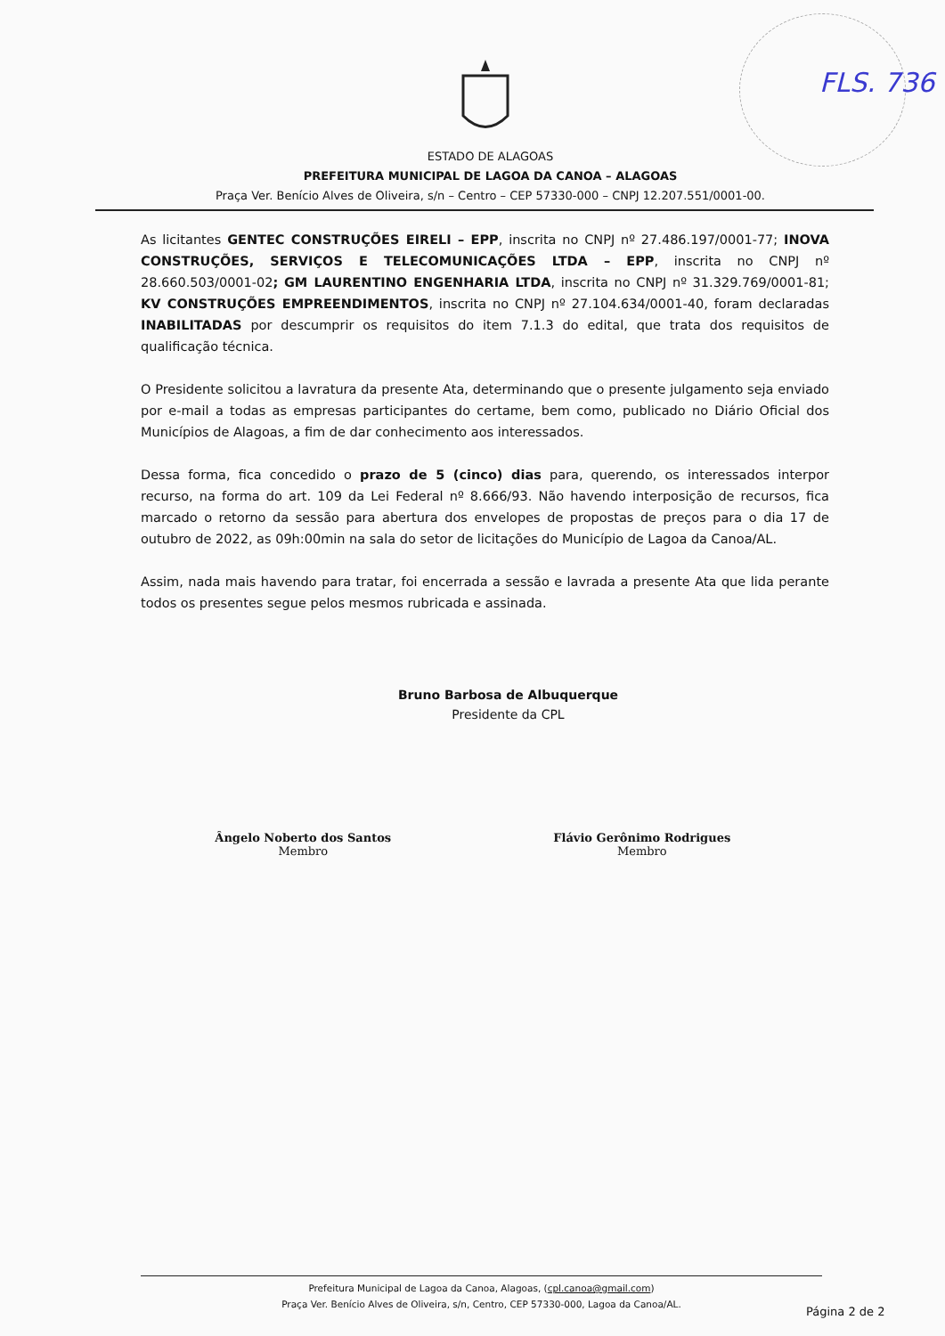FLS. 736
ESTADO DE ALAGOAS
PREFEITURA MUNICIPAL DE LAGOA DA CANOA – ALAGOAS
Praça Ver. Benício Alves de Oliveira, s/n – Centro – CEP 57330-000 – CNPJ 12.207.551/0001-00.
As licitantes GENTEC CONSTRUÇÕES EIRELI – EPP, inscrita no CNPJ nº 27.486.197/0001-77; INOVA CONSTRUÇÕES, SERVIÇOS E TELECOMUNICAÇÕES LTDA – EPP, inscrita no CNPJ nº 28.660.503/0001-02; GM LAURENTINO ENGENHARIA LTDA, inscrita no CNPJ nº 31.329.769/0001-81; KV CONSTRUÇÕES EMPREENDIMENTOS, inscrita no CNPJ nº 27.104.634/0001-40, foram declaradas INABILITADAS por descumprir os requisitos do item 7.1.3 do edital, que trata dos requisitos de qualificação técnica.
O Presidente solicitou a lavratura da presente Ata, determinando que o presente julgamento seja enviado por e-mail a todas as empresas participantes do certame, bem como, publicado no Diário Oficial dos Municípios de Alagoas, a fim de dar conhecimento aos interessados.
Dessa forma, fica concedido o prazo de 5 (cinco) dias para, querendo, os interessados interpor recurso, na forma do art. 109 da Lei Federal nº 8.666/93. Não havendo interposição de recursos, fica marcado o retorno da sessão para abertura dos envelopes de propostas de preços para o dia 17 de outubro de 2022, as 09h:00min na sala do setor de licitações do Município de Lagoa da Canoa/AL.
Assim, nada mais havendo para tratar, foi encerrada a sessão e lavrada a presente Ata que lida perante todos os presentes segue pelos mesmos rubricada e assinada.
Bruno Barbosa de Albuquerque
Presidente da CPL
Ângelo Noberto dos Santos
Membro
Flávio Gerônimo Rodrigues
Membro
Prefeitura Municipal de Lagoa da Canoa, Alagoas, (cpl.canoa@gmail.com)
Praça Ver. Benício Alves de Oliveira, s/n, Centro, CEP 57330-000, Lagoa da Canoa/AL.
Página 2 de 2